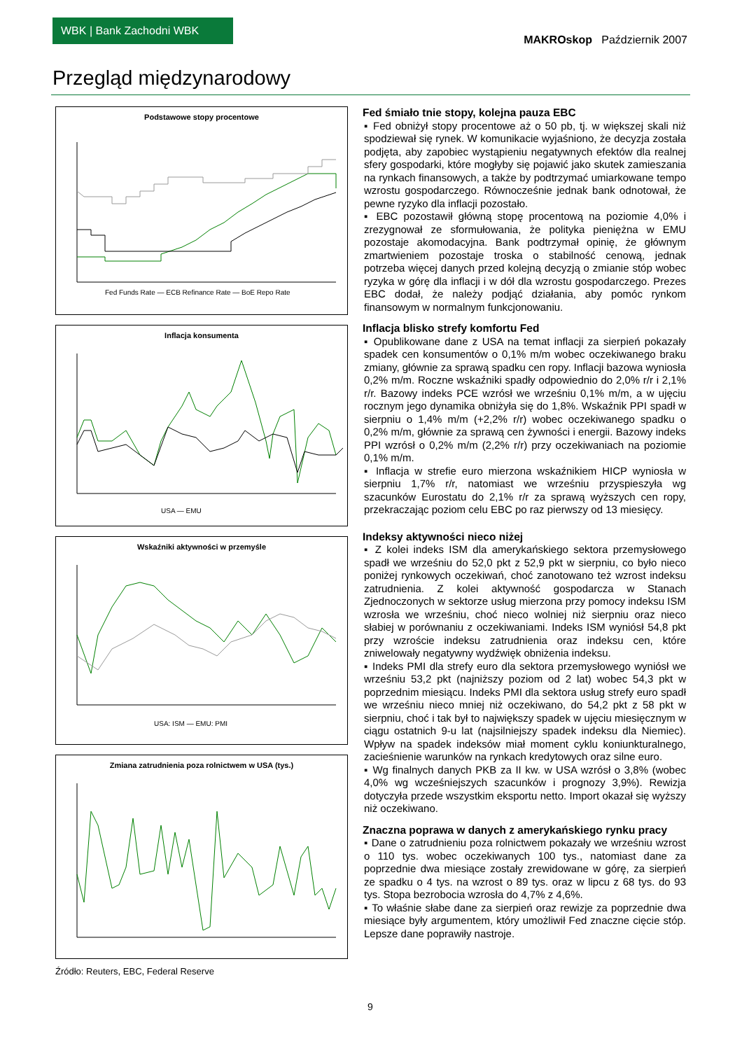WBK | Bank Zachodni WBK
MAKROskop Październik 2007
Przegląd międzynarodowy
Podstawowe stopy procentowe
Fed Funds Rate — ECB Refinance Rate — BoE Repo Rate
Inflacja konsumenta
USA — EMU
Wskaźniki aktywności w przemyśle
USA: ISM — EMU: PMI
Zmiana zatrudnienia poza rolnictwem w USA (tys.)
Źródło: Reuters, EBC, Federal Reserve
Fed śmiało tnie stopy, kolejna pauza EBC
▪ Fed obniżył stopy procentowe aż o 50 pb, tj. w większej skali niż spodziewał się rynek. W komunikacie wyjaśniono, że decyzja została podjęta, aby zapobiec wystąpieniu negatywnych efektów dla realnej sfery gospodarki, które mogłyby się pojawić jako skutek zamieszania na rynkach finansowych, a także by podtrzymać umiarkowane tempo wzrostu gospodarczego. Równocześnie jednak bank odnotował, że pewne ryzyko dla inflacji pozostało.
▪ EBC pozostawił główną stopę procentową na poziomie 4,0% i zrezygnował ze sformułowania, że polityka pieniężna w EMU pozostaje akomodacyjna. Bank podtrzymał opinię, że głównym zmartwieniem pozostaje troska o stabilność cenową, jednak potrzeba więcej danych przed kolejną decyzją o zmianie stóp wobec ryzyka w górę dla inflacji i w dół dla wzrostu gospodarczego. Prezes EBC dodał, że należy podjąć działania, aby pomóc rynkom finansowym w normalnym funkcjonowaniu.
Inflacja blisko strefy komfortu Fed
▪ Opublikowane dane z USA na temat inflacji za sierpień pokazały spadek cen konsumentów o 0,1% m/m wobec oczekiwanego braku zmiany, głównie za sprawą spadku cen ropy. Inflacji bazowa wyniosła 0,2% m/m. Roczne wskaźniki spadły odpowiednio do 2,0% r/r i 2,1% r/r. Bazowy indeks PCE wzrósł we wrześniu 0,1% m/m, a w ujęciu rocznym jego dynamika obniżyła się do 1,8%. Wskaźnik PPI spadł w sierpniu o 1,4% m/m (+2,2% r/r) wobec oczekiwanego spadku o 0,2% m/m, głównie za sprawą cen żywności i energii. Bazowy indeks PPI wzrósł o 0,2% m/m (2,2% r/r) przy oczekiwaniach na poziomie 0,1% m/m.
▪ Inflacja w strefie euro mierzona wskaźnikiem HICP wyniosła w sierpniu 1,7% r/r, natomiast we wrześniu przyspieszyła wg szacunków Eurostatu do 2,1% r/r za sprawą wyższych cen ropy, przekraczając poziom celu EBC po raz pierwszy od 13 miesięcy.
Indeksy aktywności nieco niżej
▪ Z kolei indeks ISM dla amerykańskiego sektora przemysłowego spadł we wrześniu do 52,0 pkt z 52,9 pkt w sierpniu, co było nieco poniżej rynkowych oczekiwań, choć zanotowano też wzrost indeksu zatrudnienia. Z kolei aktywność gospodarcza w Stanach Zjednoczonych w sektorze usług mierzona przy pomocy indeksu ISM wzrosła we wrześniu, choć nieco wolniej niż sierpniu oraz nieco słabiej w porównaniu z oczekiwaniami. Indeks ISM wyniósł 54,8 pkt przy wzroście indeksu zatrudnienia oraz indeksu cen, które zniwelowały negatywny wydźwięk obniżenia indeksu.
▪ Indeks PMI dla strefy euro dla sektora przemysłowego wyniósł we wrześniu 53,2 pkt (najniższy poziom od 2 lat) wobec 54,3 pkt w poprzednim miesiącu. Indeks PMI dla sektora usług strefy euro spadł we wrześniu nieco mniej niż oczekiwano, do 54,2 pkt z 58 pkt w sierpniu, choć i tak był to największy spadek w ujęciu miesięcznym w ciągu ostatnich 9-u lat (najsilniejszy spadek indeksu dla Niemiec). Wpływ na spadek indeksów miał moment cyklu koniunkturalnego, zacieśnienie warunków na rynkach kredytowych oraz silne euro.
▪ Wg finalnych danych PKB za II kw. w USA wzrósł o 3,8% (wobec 4,0% wg wcześniejszych szacunków i prognozy 3,9%). Rewizja dotyczyła przede wszystkim eksportu netto. Import okazał się wyższy niż oczekiwano.
Znaczna poprawa w danych z amerykańskiego rynku pracy
▪ Dane o zatrudnieniu poza rolnictwem pokazały we wrześniu wzrost o 110 tys. wobec oczekiwanych 100 tys., natomiast dane za poprzednie dwa miesiące zostały zrewidowane w górę, za sierpień ze spadku o 4 tys. na wzrost o 89 tys. oraz w lipcu z 68 tys. do 93 tys. Stopa bezrobocia wzrosła do 4,7% z 4,6%.
▪ To właśnie słabe dane za sierpień oraz rewizje za poprzednie dwa miesiące były argumentem, który umożliwił Fed znaczne cięcie stóp. Lepsze dane poprawiły nastroje.
9